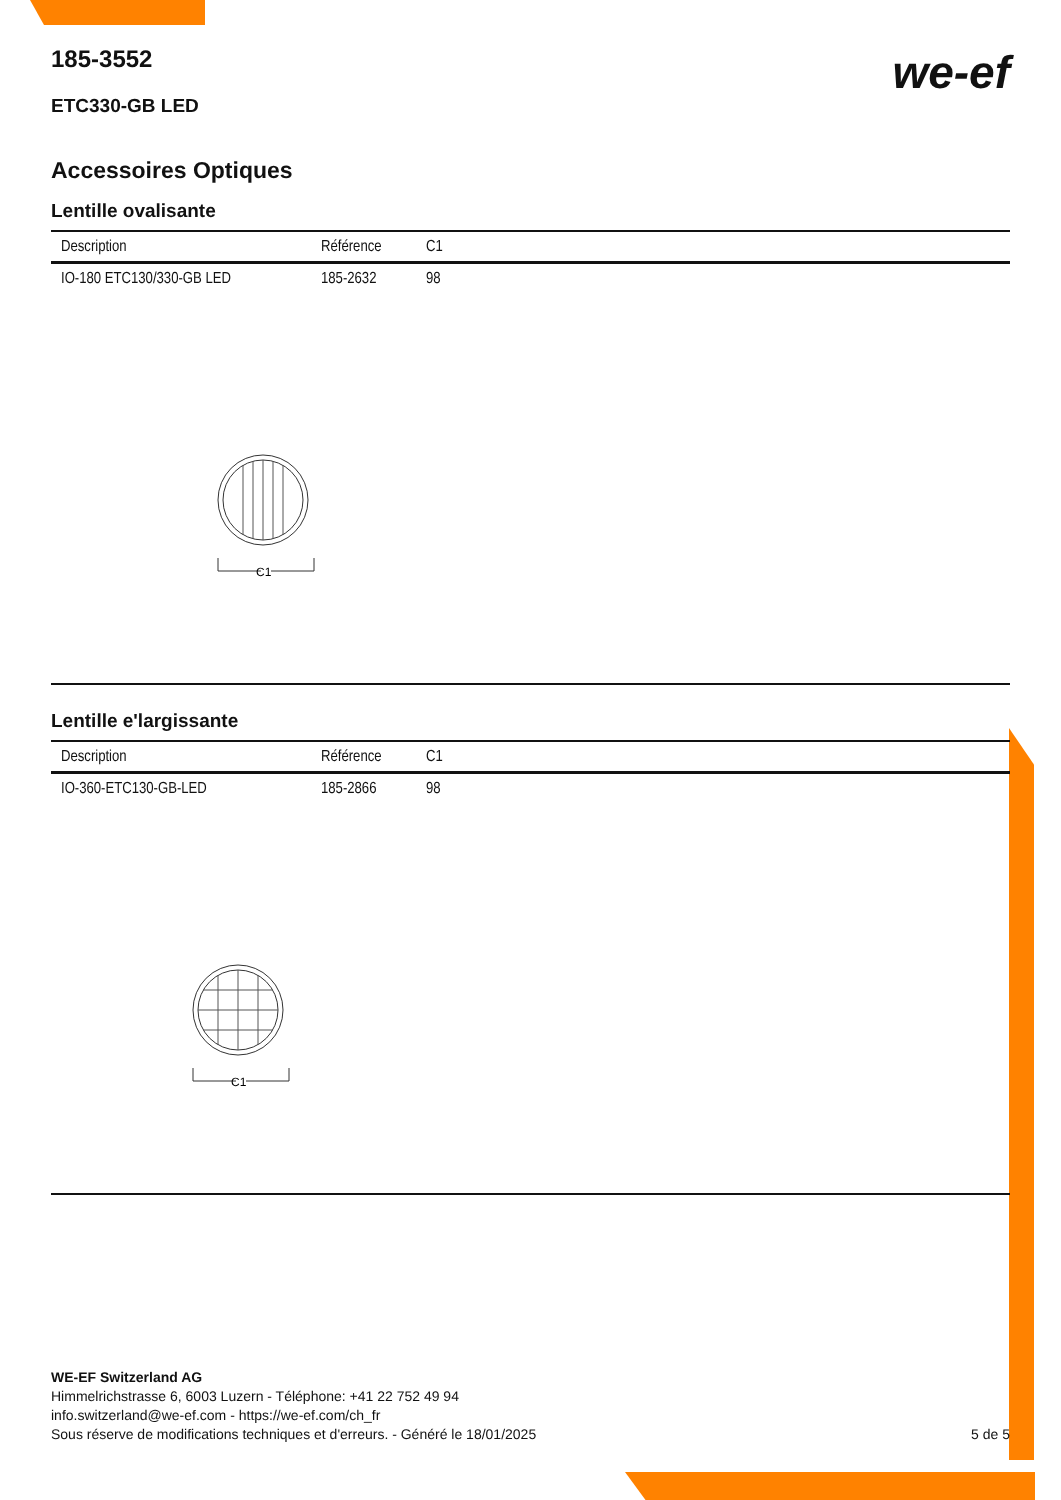185-3552
we-ef
ETC330-GB LED
Accessoires Optiques
Lentille ovalisante
| Description | Référence | C1 |
| --- | --- | --- |
| IO-180 ETC130/330-GB LED | 185-2632 | 98 |
C1
Lentille e'largissante
| Description | Référence | C1 |
| --- | --- | --- |
| IO-360-ETC130-GB-LED | 185-2866 | 98 |
C1
WE-EF Switzerland AG
Himmelrichstrasse 6, 6003 Luzern - Téléphone: +41 22 752 49 94
info.switzerland@we-ef.com - https://we-ef.com/ch_fr
Sous réserve de modifications techniques et d'erreurs. - Généré le 18/01/2025 5 de 5